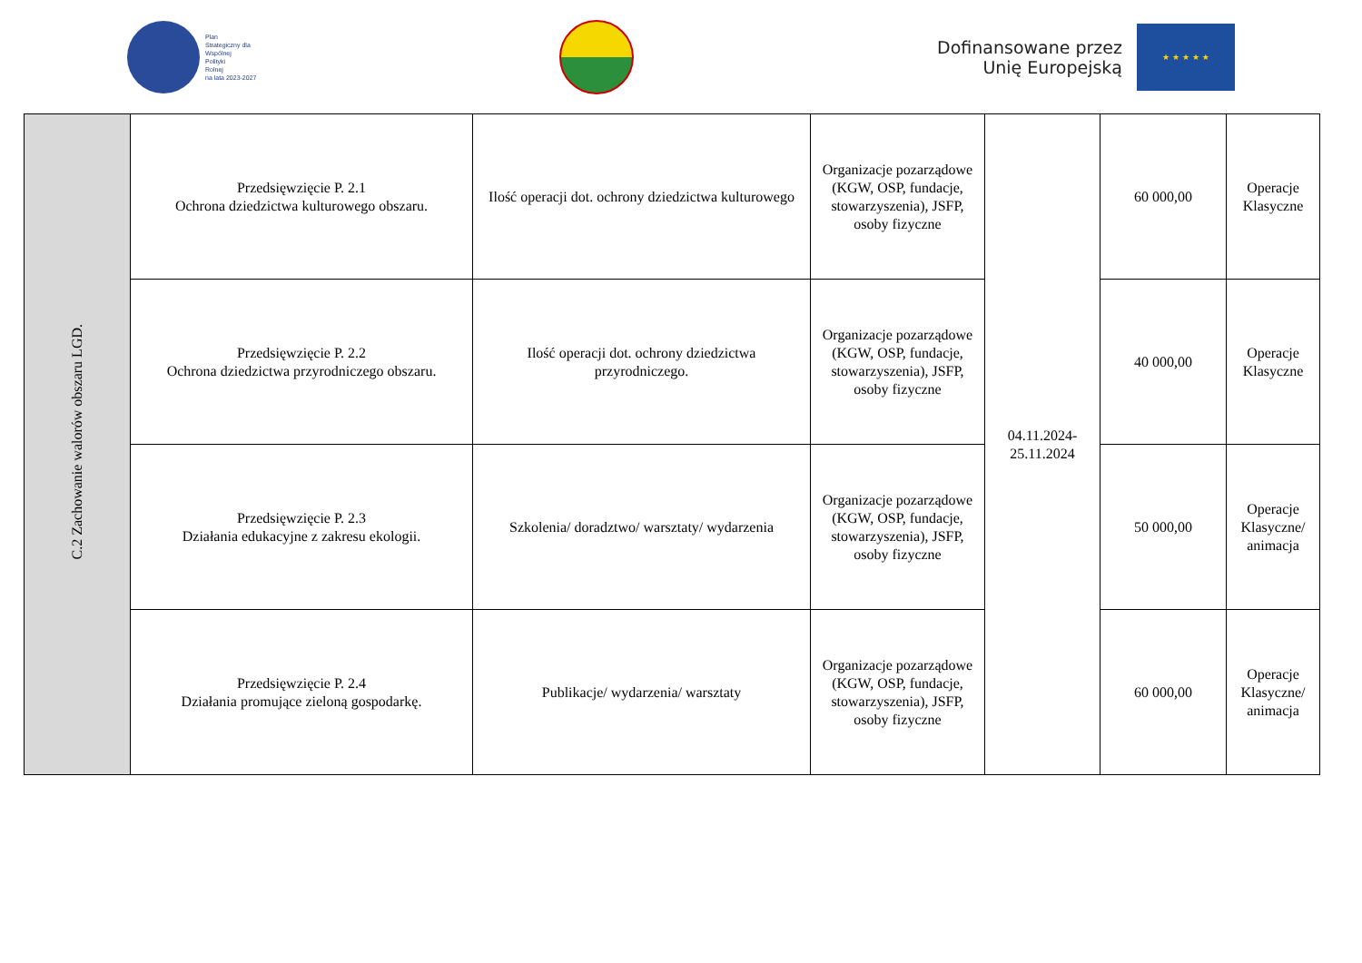Plan
Strategiczny dla
Wspólnej
Polityki
Rolnej
na lata 2023-2027
Dofinansowane przez
Unię Europejską
★ ★ ★ ★ ★
| C.2 Zachowanie walorów obszaru LGD. | Przedsięwzięcie P. 2.1 Ochrona dziedzictwa kulturowego obszaru. | Ilość operacji dot. ochrony dziedzictwa kulturowego | Organizacje pozarządowe (KGW, OSP, fundacje, stowarzyszenia), JSFP, osoby fizyczne | 04.11.2024- 25.11.2024 | 60 000,00 | Operacje Klasyczne |
| | Przedsięwzięcie P. 2.2 Ochrona dziedzictwa przyrodniczego obszaru. | Ilość operacji dot. ochrony dziedzictwa przyrodniczego. | Organizacje pozarządowe (KGW, OSP, fundacje, stowarzyszenia), JSFP, osoby fizyczne | | 40 000,00 | Operacje Klasyczne |
| | Przedsięwzięcie P. 2.3 Działania edukacyjne z zakresu ekologii. | Szkolenia/ doradztwo/ warsztaty/ wydarzenia | Organizacje pozarządowe (KGW, OSP, fundacje, stowarzyszenia), JSFP, osoby fizyczne | | 50 000,00 | Operacje Klasyczne/ animacja |
| | Przedsięwzięcie P. 2.4 Działania promujące zieloną gospodarkę. | Publikacje/ wydarzenia/ warsztaty | Organizacje pozarządowe (KGW, OSP, fundacje, stowarzyszenia), JSFP, osoby fizyczne | | 60 000,00 | Operacje Klasyczne/ animacja |